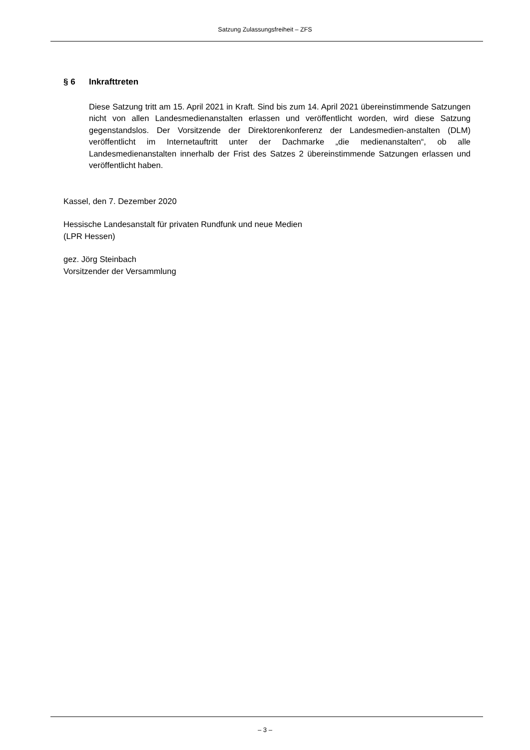Satzung Zulassungsfreiheit – ZFS
§ 6 Inkrafttreten
Diese Satzung tritt am 15. April 2021 in Kraft. Sind bis zum 14. April 2021 übereinstimmende Satzungen nicht von allen Landesmedienanstalten erlassen und veröffentlicht worden, wird diese Satzung gegenstandslos. Der Vorsitzende der Direktorenkonferenz der Landesmedien-anstalten (DLM) veröffentlicht im Internetauftritt unter der Dachmarke „die medienanstalten“, ob alle Landesmedienanstalten innerhalb der Frist des Satzes 2 übereinstimmende Satzungen erlassen und veröffentlicht haben.
Kassel, den 7. Dezember 2020
Hessische Landesanstalt für privaten Rundfunk und neue Medien
(LPR Hessen)
gez. Jörg Steinbach
Vorsitzender der Versammlung
– 3 –